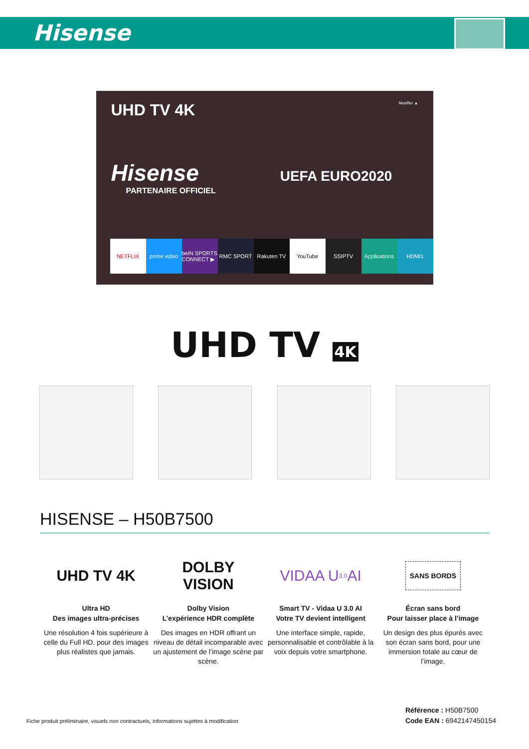Hisense
UHD TV 4K Modifier ▲
Hisense UEFA EURO2020
PARTENAIRE OFFICIEL
NETFLIX prime video beIN SPORTS CONNECT ▶ RMC SPORT Rakuten TV YouTube SSIPTV Applications HDMI1
UHD TV 4K
HISENSE – H50B7500
UHD TV 4K
Ultra HD
Des images ultra-précises
Une résolution 4 fois supérieure à celle du Full HD, pour des images plus réalistes que jamais.
DOLBY
VISION
Dolby Vision
L’expérience HDR complète
Des images en HDR offrant un niveau de détail incomparable avec un ajustement de l’image scène par scène.
VIDAA U <sup>3.0</sup> AI
Smart TV - Vidaa U 3.0 AI
Votre TV devient intelligent
Une interface simple, rapide, personnalisable et contrôlable à la voix depuis votre smartphone.
SANS BORDS
Écran sans bord
Pour laisser place à l’image
Un design des plus épurés avec son écran sans bord, pour une immersion totale au cœur de l’image.
Fiche produit préliminaire, visuels non contractuels, informations sujettes à modification
Référence : H50B7500
Code EAN : 6942147450154